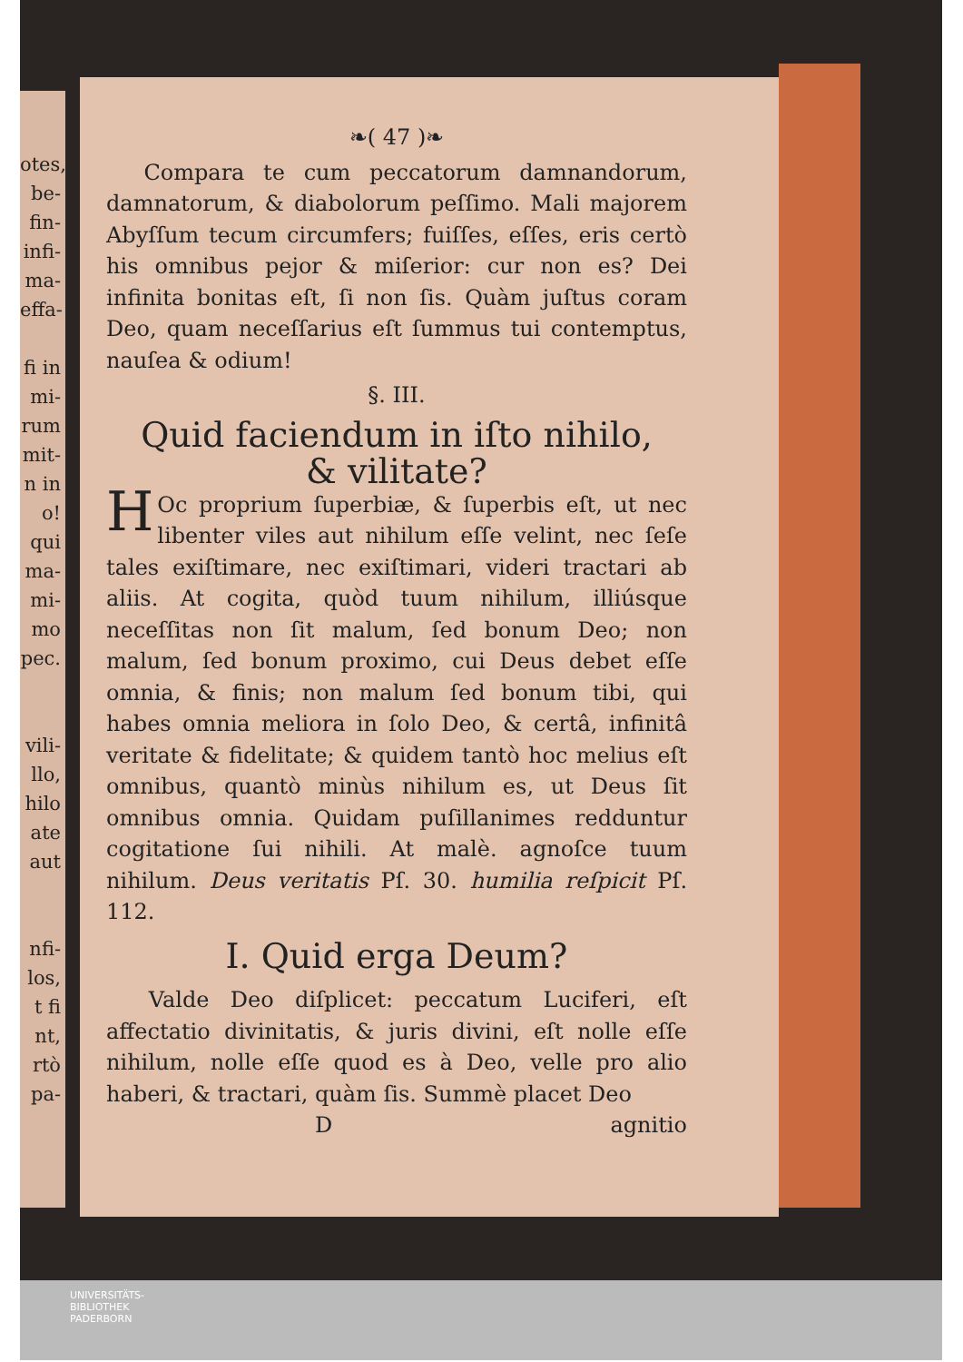otes,
be-
fin-
infi-
ma-
effa-
fi in
mi-
rum
mit-
n in
o!
qui
ma-
mi-
mo
pec.
vili-
llo,
hilo
ate
aut
nfi-
los,
t fi
nt,
rtò
pa-
❧( 47 )❧
Compara te cum peccatorum damnandorum, damnatorum, & diabolorum peſſimo. Mali majorem Abyſſum tecum circumfers; fuiſſes, eſſes, eris certò his omnibus pejor & miſerior: cur non es? Dei infinita bonitas eſt, ſi non ſis. Quàm juſtus coram Deo, quam neceſſarius eſt ſummus tui contemptus, nauſea & odium!
§. III.
Quid faciendum in iſto nihilo,
& vilitate?
HOc proprium ſuperbiæ, & ſuperbis eſt, ut nec libenter viles aut nihilum eſſe velint, nec ſeſe tales exiſtimare, nec exiſtimari, videri tractari ab aliis. At cogita, quòd tuum nihilum, illiúsque neceſſitas non ſit malum, ſed bonum Deo; non malum, ſed bonum proximo, cui Deus debet eſſe omnia, & finis; non malum ſed bonum tibi, qui habes omnia meliora in ſolo Deo, & certâ, infinitâ veritate & fidelitate; & quidem tantò hoc melius eſt omnibus, quantò minùs nihilum es, ut Deus ſit omnibus omnia. Quidam puſillanimes redduntur cogitatione ſui nihili. At malè. agnoſce tuum nihilum. Deus veritatis Pſ. 30. humilia reſpicit Pſ. 112.
I. Quid erga Deum?
Valde Deo diſplicet: peccatum Luciferi, eſt affectatio divinitatis, & juris divini, eſt nolle eſſe nihilum, nolle eſſe quod es à Deo, velle pro alio haberi, & tractari, quàm ſis. Summè placet Deo
Dagnitio
UNIVERSITÄTS-
BIBLIOTHEK
PADERBORN